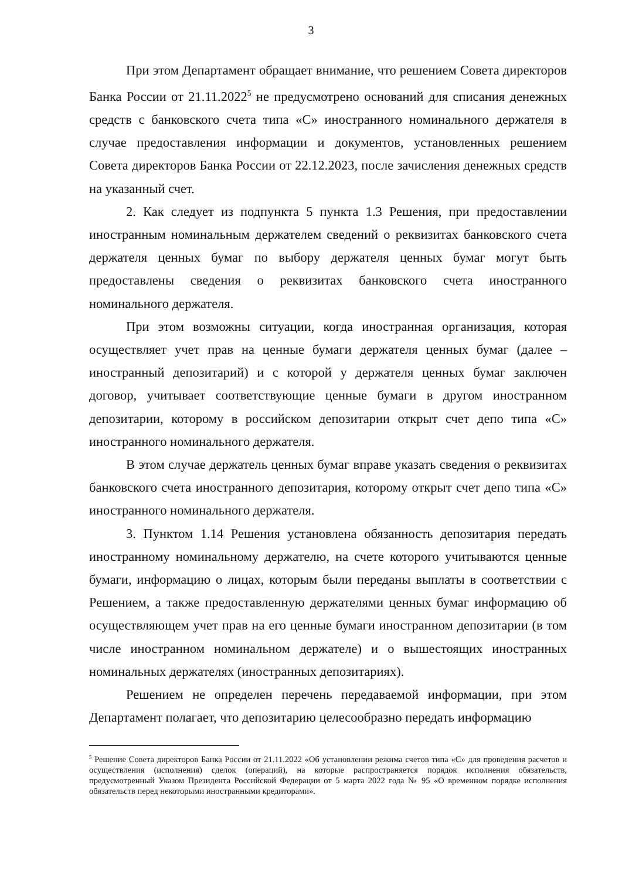3
При этом Департамент обращает внимание, что решением Совета директоров Банка России от 21.11.2022<sup>5</sup> не предусмотрено оснований для списания денежных средств с банковского счета типа «С» иностранного номинального держателя в случае предоставления информации и документов, установленных решением Совета директоров Банка России от 22.12.2023, после зачисления денежных средств на указанный счет.
2. Как следует из подпункта 5 пункта 1.3 Решения, при предоставлении иностранным номинальным держателем сведений о реквизитах банковского счета держателя ценных бумаг по выбору держателя ценных бумаг могут быть предоставлены сведения о реквизитах банковского счета иностранного номинального держателя.
При этом возможны ситуации, когда иностранная организация, которая осуществляет учет прав на ценные бумаги держателя ценных бумаг (далее – иностранный депозитарий) и с которой у держателя ценных бумаг заключен договор, учитывает соответствующие ценные бумаги в другом иностранном депозитарии, которому в российском депозитарии открыт счет депо типа «С» иностранного номинального держателя.
В этом случае держатель ценных бумаг вправе указать сведения о реквизитах банковского счета иностранного депозитария, которому открыт счет депо типа «С» иностранного номинального держателя.
3. Пунктом 1.14 Решения установлена обязанность депозитария передать иностранному номинальному держателю, на счете которого учитываются ценные бумаги, информацию о лицах, которым были переданы выплаты в соответствии с Решением, а также предоставленную держателями ценных бумаг информацию об осуществляющем учет прав на его ценные бумаги иностранном депозитарии (в том числе иностранном номинальном держателе) и о вышестоящих иностранных номинальных держателях (иностранных депозитариях).
Решением не определен перечень передаваемой информации, при этом Департамент полагает, что депозитарию целесообразно передать информацию
<sup>5</sup> Решение Совета директоров Банка России от 21.11.2022 «Об установлении режима счетов типа «С» для проведения расчетов и осуществления (исполнения) сделок (операций), на которые распространяется порядок исполнения обязательств, предусмотренный Указом Президента Российской Федерации от 5 марта 2022 года № 95 «О временном порядке исполнения обязательств перед некоторыми иностранными кредиторами».